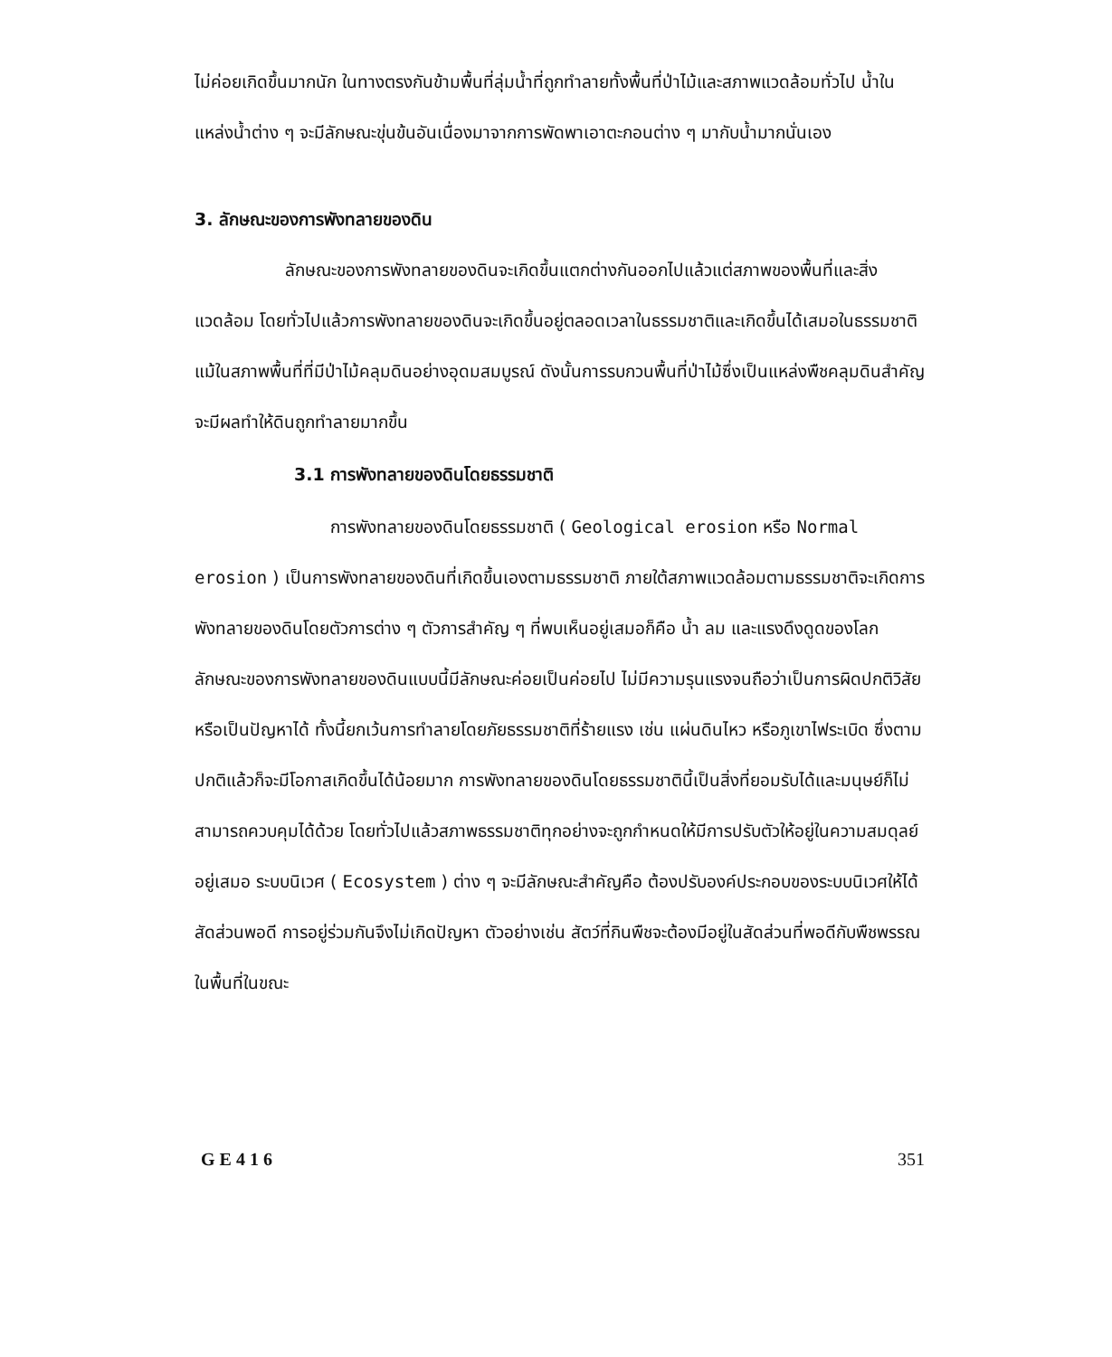ไม่ค่อยเกิดขึ้นมากนัก ในทางตรงกันข้ามพื้นที่ลุ่มน้ำที่ถูกทำลายทั้งพื้นที่ป่าไม้และสภาพแวดล้อมทั่วไป น้ำในแหล่งน้ำต่าง ๆ จะมีลักษณะขุ่นข้นอันเนื่องมาจากการพัดพาเอาตะกอนต่าง ๆ มากับน้ำมากนั่นเอง
3. ลักษณะของการพังทลายของดิน
ลักษณะของการพังทลายของดินจะเกิดขึ้นแตกต่างกันออกไปแล้วแต่สภาพของพื้นที่และสิ่งแวดล้อม โดยทั่วไปแล้วการพังทลายของดินจะเกิดขึ้นอยู่ตลอดเวลาในธรรมชาติและเกิดขึ้นได้เสมอในธรรมชาติ แม้ในสภาพพื้นที่ที่มีป่าไม้คลุมดินอย่างอุดมสมบูรณ์ ดังนั้นการรบกวนพื้นที่ป่าไม้ซึ่งเป็นแหล่งพืชคลุมดินสำคัญจะมีผลทำให้ดินถูกทำลายมากขึ้น
3.1 การพังทลายของดินโดยธรรมชาติ
การพังทลายของดินโดยธรรมชาติ ( Geological erosion หรือ Normal erosion ) เป็นการพังทลายของดินที่เกิดขึ้นเองตามธรรมชาติ ภายใต้สภาพแวดล้อมตามธรรมชาติจะเกิดการพังทลายของดินโดยตัวการต่าง ๆ ตัวการสำคัญ ๆ ที่พบเห็นอยู่เสมอก็คือ น้ำ ลม และแรงดึงดูดของโลก ลักษณะของการพังทลายของดินแบบนี้มีลักษณะค่อยเป็นค่อยไป ไม่มีความรุนแรงจนถือว่าเป็นการผิดปกติวิสัยหรือเป็นปัญหาได้ ทั้งนี้ยกเว้นการทำลายโดยภัยธรรมชาติที่ร้ายแรง เช่น แผ่นดินไหว หรือภูเขาไฟระเบิด ซึ่งตามปกติแล้วก็จะมีโอกาสเกิดขึ้นได้น้อยมาก การพังทลายของดินโดยธรรมชาตินี้เป็นสิ่งที่ยอมรับได้และมนุษย์ก็ไม่สามารถควบคุมได้ด้วย โดยทั่วไปแล้วสภาพธรรมชาติทุกอย่างจะถูกกำหนดให้มีการปรับตัวให้อยู่ในความสมดุลย์อยู่เสมอ ระบบนิเวศ ( Ecosystem ) ต่าง ๆ จะมีลักษณะสำคัญคือ ต้องปรับองค์ประกอบของระบบนิเวศให้ได้สัดส่วนพอดี การอยู่ร่วมกันจึงไม่เกิดปัญหา ตัวอย่างเช่น สัตว์ที่กินพืชจะต้องมีอยู่ในสัดส่วนที่พอดีกับพืชพรรณในพื้นที่ในขณะ
G E 4 1 6 351